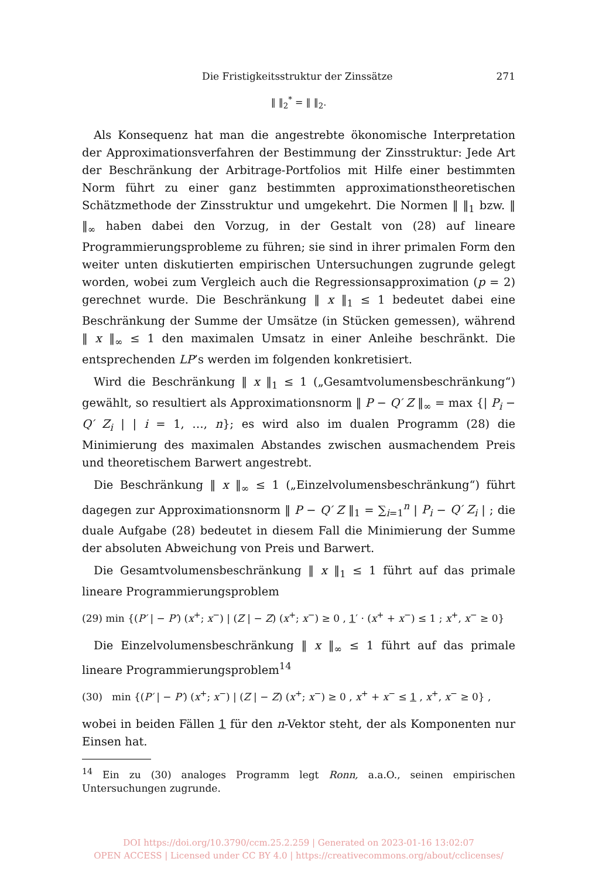Die Fristigkeitsstruktur der Zinssätze 271
‖ ‖<sub>2</sub><sup>*</sup> = ‖ ‖<sub>2</sub>.
Als Konsequenz hat man die angestrebte ökonomische Interpretation der Approximationsverfahren der Bestimmung der Zinsstruktur: Jede Art der Beschränkung der Arbitrage-Portfolios mit Hilfe einer bestimmten Norm führt zu einer ganz bestimmten approximationstheoretischen Schätzmethode der Zinsstruktur und umgekehrt. Die Normen ‖ ‖<sub>1</sub> bzw. ‖ ‖<sub>∞</sub> haben dabei den Vorzug, in der Gestalt von (28) auf lineare Programmierungsprobleme zu führen; sie sind in ihrer primalen Form den weiter unten diskutierten empirischen Untersuchungen zugrunde gelegt worden, wobei zum Vergleich auch die Regressionsapproximation (p = 2) gerechnet wurde. Die Beschränkung ‖ x ‖<sub>1</sub> ≤ 1 bedeutet dabei eine Beschränkung der Summe der Umsätze (in Stücken gemessen), während ‖ x ‖<sub>∞</sub> ≤ 1 den maximalen Umsatz in einer Anleihe beschränkt. Die entsprechenden LP’s werden im folgenden konkretisiert.
Wird die Beschränkung ‖ x ‖<sub>1</sub> ≤ 1 („Gesamtvolumensbeschränkung“) gewählt, so resultiert als Approximationsnorm ‖ P − Q′ Z ‖<sub>∞</sub> = max {| P<sub>i</sub> − Q′ Z<sub>i</sub> | | i = 1, …, n}; es wird also im dualen Programm (28) die Minimierung des maximalen Abstandes zwischen ausmachendem Preis und theoretischem Barwert angestrebt.
Die Beschränkung ‖ x ‖<sub>∞</sub> ≤ 1 („Einzelvolumensbeschränkung“) führt dagegen zur Approximationsnorm ‖ P − Q′ Z ‖<sub>1</sub> = ∑<sub>i=1</sub><sup>n</sup> | P<sub>i</sub> − Q′ Z<sub>i</sub> | ; die duale Aufgabe (28) bedeutet in diesem Fall die Minimierung der Summe der absoluten Abweichung von Preis und Barwert.
Die Gesamtvolumensbeschränkung ‖ x ‖<sub>1</sub> ≤ 1 führt auf das primale lineare Programmierungsproblem
(29) min {(P′ | − P′) (x<sup>+</sup>; x<sup>−</sup>) | (Z | − Z) (x<sup>+</sup>; x<sup>−</sup>) ≥ 0 , 1′ · (x<sup>+</sup> + x<sup>−</sup>) ≤ 1 ; x<sup>+</sup>, x<sup>−</sup> ≥ 0}
Die Einzelvolumensbeschränkung ‖ x ‖<sub>∞</sub> ≤ 1 führt auf das primale lineare Programmierungsproblem<sup>14</sup>
(30) min {(P′ | − P′) (x<sup>+</sup>; x<sup>−</sup>) | (Z | − Z) (x<sup>+</sup>; x<sup>−</sup>) ≥ 0 , x<sup>+</sup> + x<sup>−</sup> ≤ 1 , x<sup>+</sup>, x<sup>−</sup> ≥ 0} ,
wobei in beiden Fällen 1 für den n-Vektor steht, der als Komponenten nur Einsen hat.
<sup>14</sup> Ein zu (30) analoges Programm legt Ronn, a.a.O., seinen empirischen Untersuchungen zugrunde.
DOI https://doi.org/10.3790/ccm.25.2.259 | Generated on 2023-01-16 13:02:07
OPEN ACCESS | Licensed under CC BY 4.0 | https://creativecommons.org/about/cclicenses/